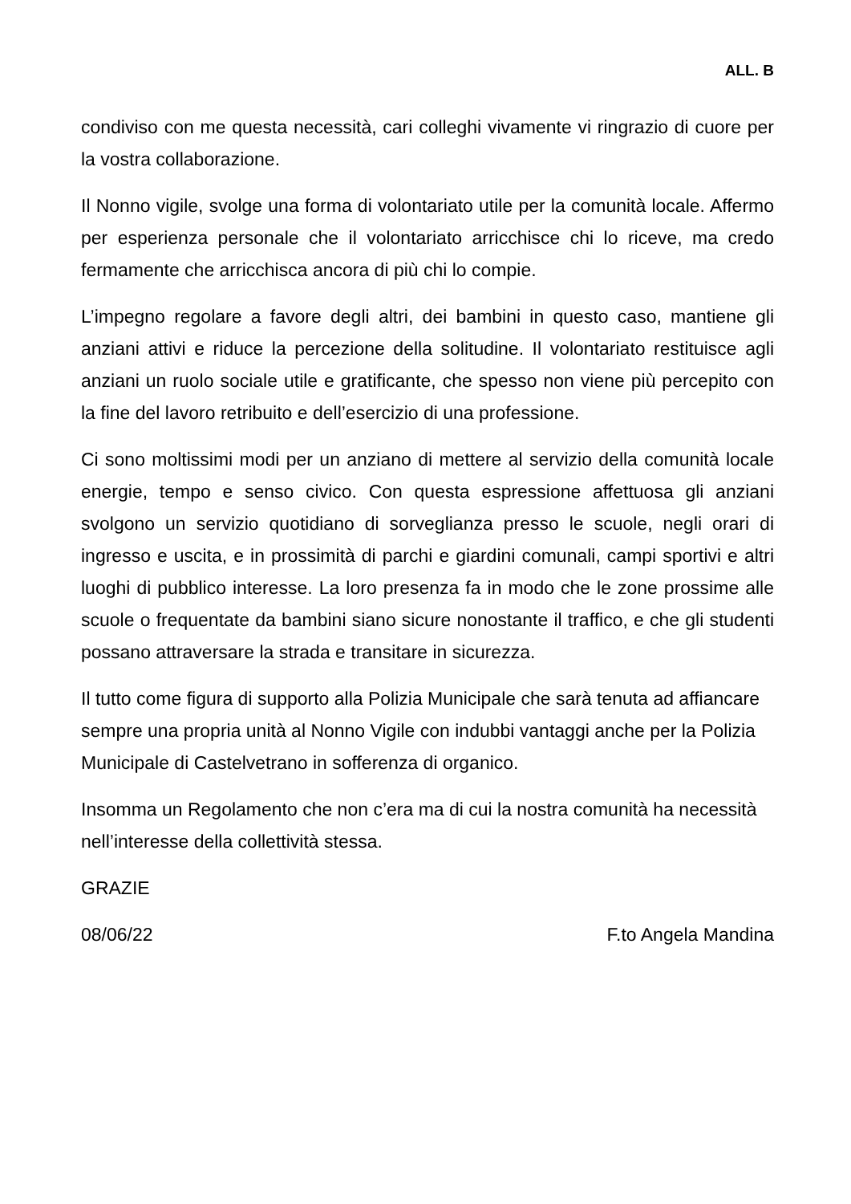ALL. B
condiviso con me questa necessità, cari colleghi vivamente vi ringrazio di cuore per la vostra collaborazione.
Il Nonno vigile, svolge una forma di volontariato utile per la comunità locale. Affermo per esperienza personale che il volontariato arricchisce chi lo riceve, ma credo fermamente che arricchisca ancora di più chi lo compie.
L’impegno regolare a favore degli altri, dei bambini in questo caso, mantiene gli anziani attivi e riduce la percezione della solitudine. Il volontariato restituisce agli anziani un ruolo sociale utile e gratificante, che spesso non viene più percepito con la fine del lavoro retribuito e dell’esercizio di una professione.
Ci sono moltissimi modi per un anziano di mettere al servizio della comunità locale energie, tempo e senso civico. Con questa espressione affettuosa gli anziani svolgono un servizio quotidiano di sorveglianza presso le scuole, negli orari di ingresso e uscita, e in prossimità di parchi e giardini comunali, campi sportivi e altri luoghi di pubblico interesse. La loro presenza fa in modo che le zone prossime alle scuole o frequentate da bambini siano sicure nonostante il traffico, e che gli studenti possano attraversare la strada e transitare in sicurezza.
Il tutto come figura di supporto alla Polizia Municipale che sarà tenuta ad affiancare sempre una propria unità al Nonno Vigile con indubbi vantaggi anche per la Polizia Municipale di Castelvetrano in sofferenza di organico.
Insomma un Regolamento che non c’era ma di cui la nostra comunità ha necessità nell’interesse della collettività stessa.
GRAZIE
08/06/22 F.to Angela Mandina